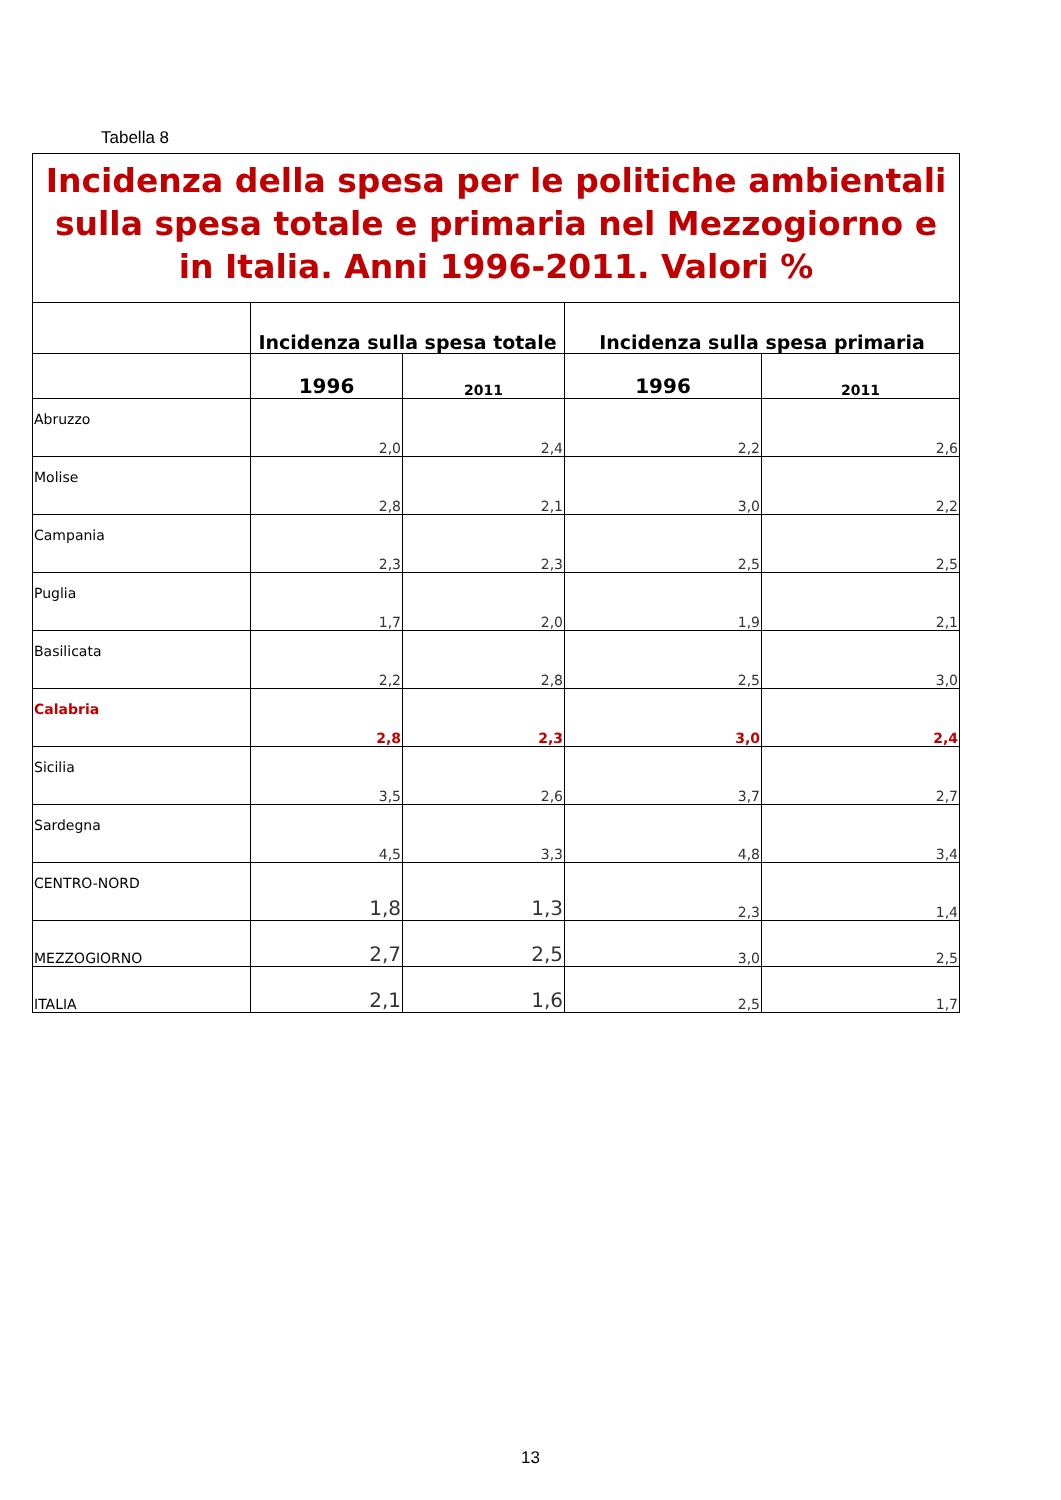Tabella 8
Incidenza della spesa per le politiche ambientali sulla spesa totale e primaria nel Mezzogiorno e in Italia. Anni 1996-2011. Valori %
| | Incidenza sulla spesa totale | | Incidenza sulla spesa primaria | |
| --- | --- | --- | --- | --- |
| | 1996 | 2011 | 1996 | 2011 |
| Abruzzo | 2,0 | 2,4 | 2,2 | 2,6 |
| Molise | 2,8 | 2,1 | 3,0 | 2,2 |
| Campania | 2,3 | 2,3 | 2,5 | 2,5 |
| Puglia | 1,7 | 2,0 | 1,9 | 2,1 |
| Basilicata | 2,2 | 2,8 | 2,5 | 3,0 |
| Calabria | 2,8 | 2,3 | 3,0 | 2,4 |
| Sicilia | 3,5 | 2,6 | 3,7 | 2,7 |
| Sardegna | 4,5 | 3,3 | 4,8 | 3,4 |
| CENTRO-NORD | 1,8 | 1,3 | 2,3 | 1,4 |
| MEZZOGIORNO | 2,7 | 2,5 | 3,0 | 2,5 |
| ITALIA | 2,1 | 1,6 | 2,5 | 1,7 |
13